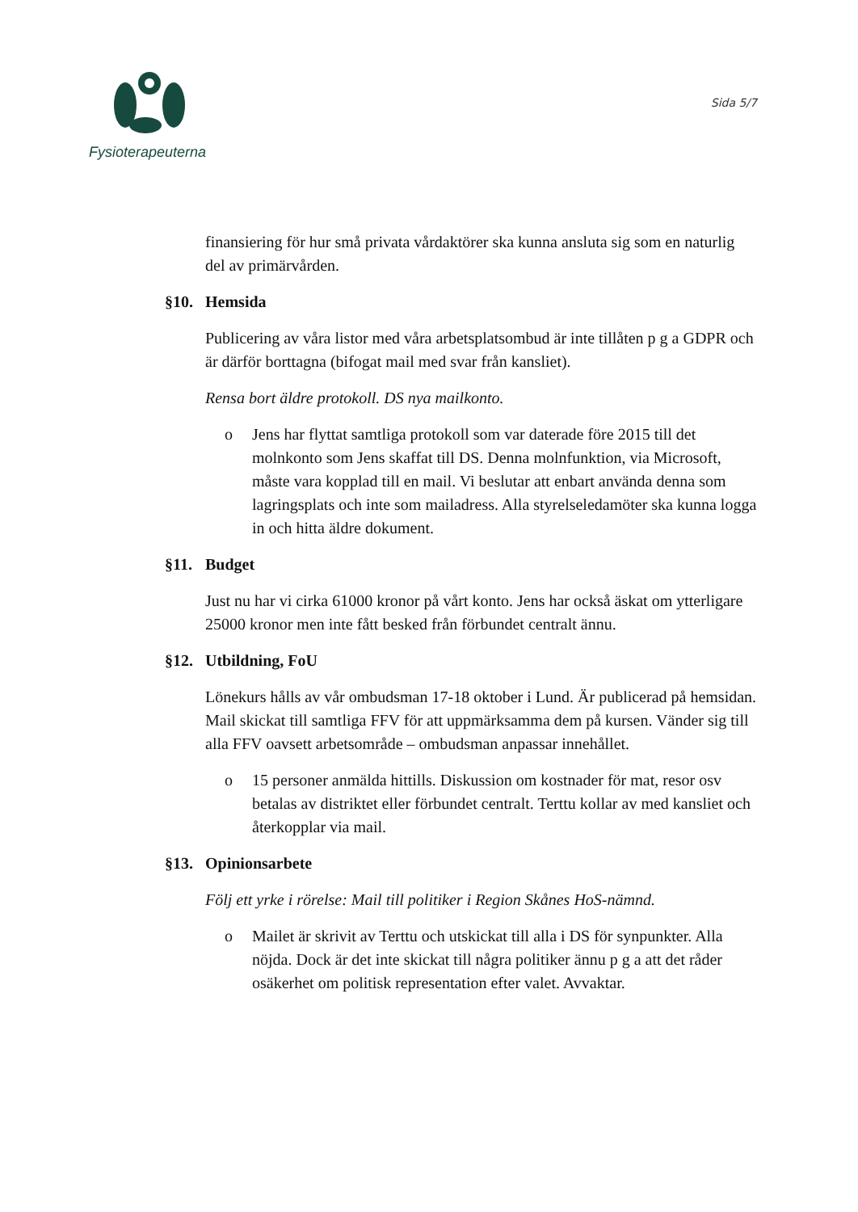Fysioterapeuterna
Sida 5/7
finansiering för hur små privata vårdaktörer ska kunna ansluta sig som en naturlig del av primärvården.
§10. Hemsida
Publicering av våra listor med våra arbetsplatsombud är inte tillåten p g a GDPR och är därför borttagna (bifogat mail med svar från kansliet).
Rensa bort äldre protokoll. DS nya mailkonto.
o Jens har flyttat samtliga protokoll som var daterade före 2015 till det molnkonto som Jens skaffat till DS. Denna molnfunktion, via Microsoft, måste vara kopplad till en mail. Vi beslutar att enbart använda denna som lagringsplats och inte som mailadress. Alla styrelseledamöter ska kunna logga in och hitta äldre dokument.
§11. Budget
Just nu har vi cirka 61000 kronor på vårt konto. Jens har också äskat om ytterligare 25000 kronor men inte fått besked från förbundet centralt ännu.
§12. Utbildning, FoU
Lönekurs hålls av vår ombudsman 17-18 oktober i Lund. Är publicerad på hemsidan. Mail skickat till samtliga FFV för att uppmärksamma dem på kursen. Vänder sig till alla FFV oavsett arbetsområde – ombudsman anpassar innehållet.
o 15 personer anmälda hittills. Diskussion om kostnader för mat, resor osv betalas av distriktet eller förbundet centralt. Terttu kollar av med kansliet och återkopplar via mail.
§13. Opinionsarbete
Följ ett yrke i rörelse: Mail till politiker i Region Skånes HoS-nämnd.
o Mailet är skrivit av Terttu och utskickat till alla i DS för synpunkter. Alla nöjda. Dock är det inte skickat till några politiker ännu p g a att det råder osäkerhet om politisk representation efter valet. Avvaktar.